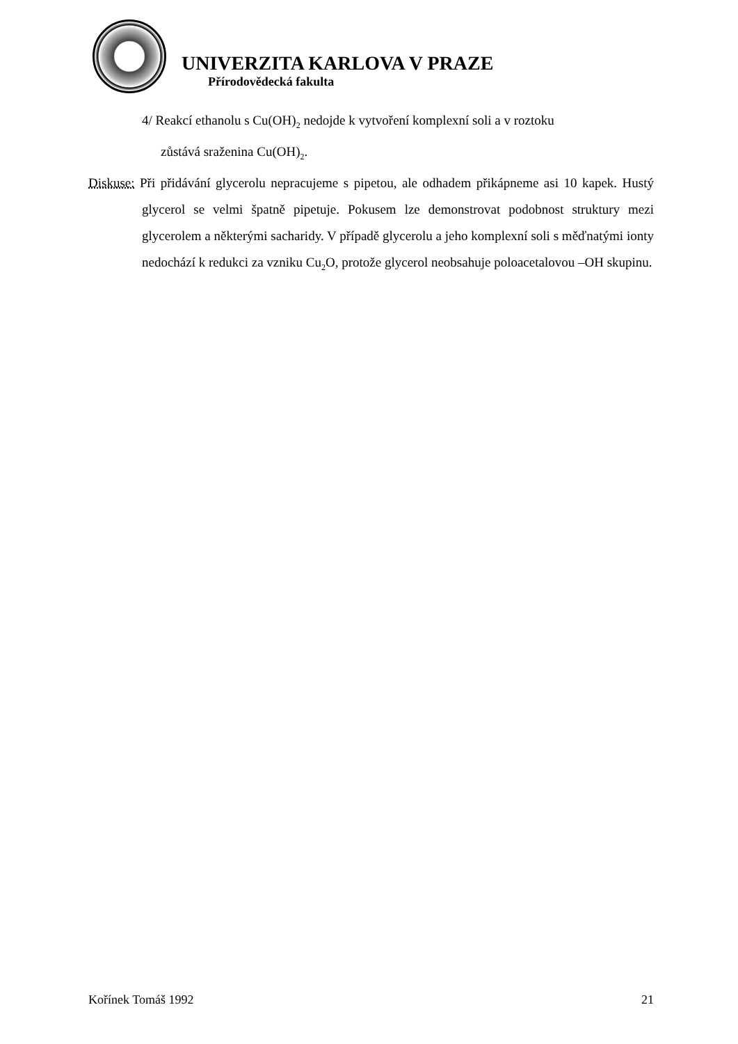UNIVERZITA KARLOVA V PRAZE
Přírodovědecká fakulta
4/ Reakcí ethanolu s Cu(OH)<sub>2</sub> nedojde k vytvoření komplexní soli a v roztoku
zůstává sraženina Cu(OH)<sub>2</sub>.
Diskuse: Při přidávání glycerolu nepracujeme s pipetou, ale odhadem přikápneme asi 10 kapek. Hustý glycerol se velmi špatně pipetuje. Pokusem lze demonstrovat podobnost struktury mezi glycerolem a některými sacharidy. V případě glycerolu a jeho komplexní soli s měďnatými ionty nedochází k redukci za vzniku Cu<sub>2</sub>O, protože glycerol neobsahuje poloacetalovou –OH skupinu.
Kořínek Tomáš 1992 21